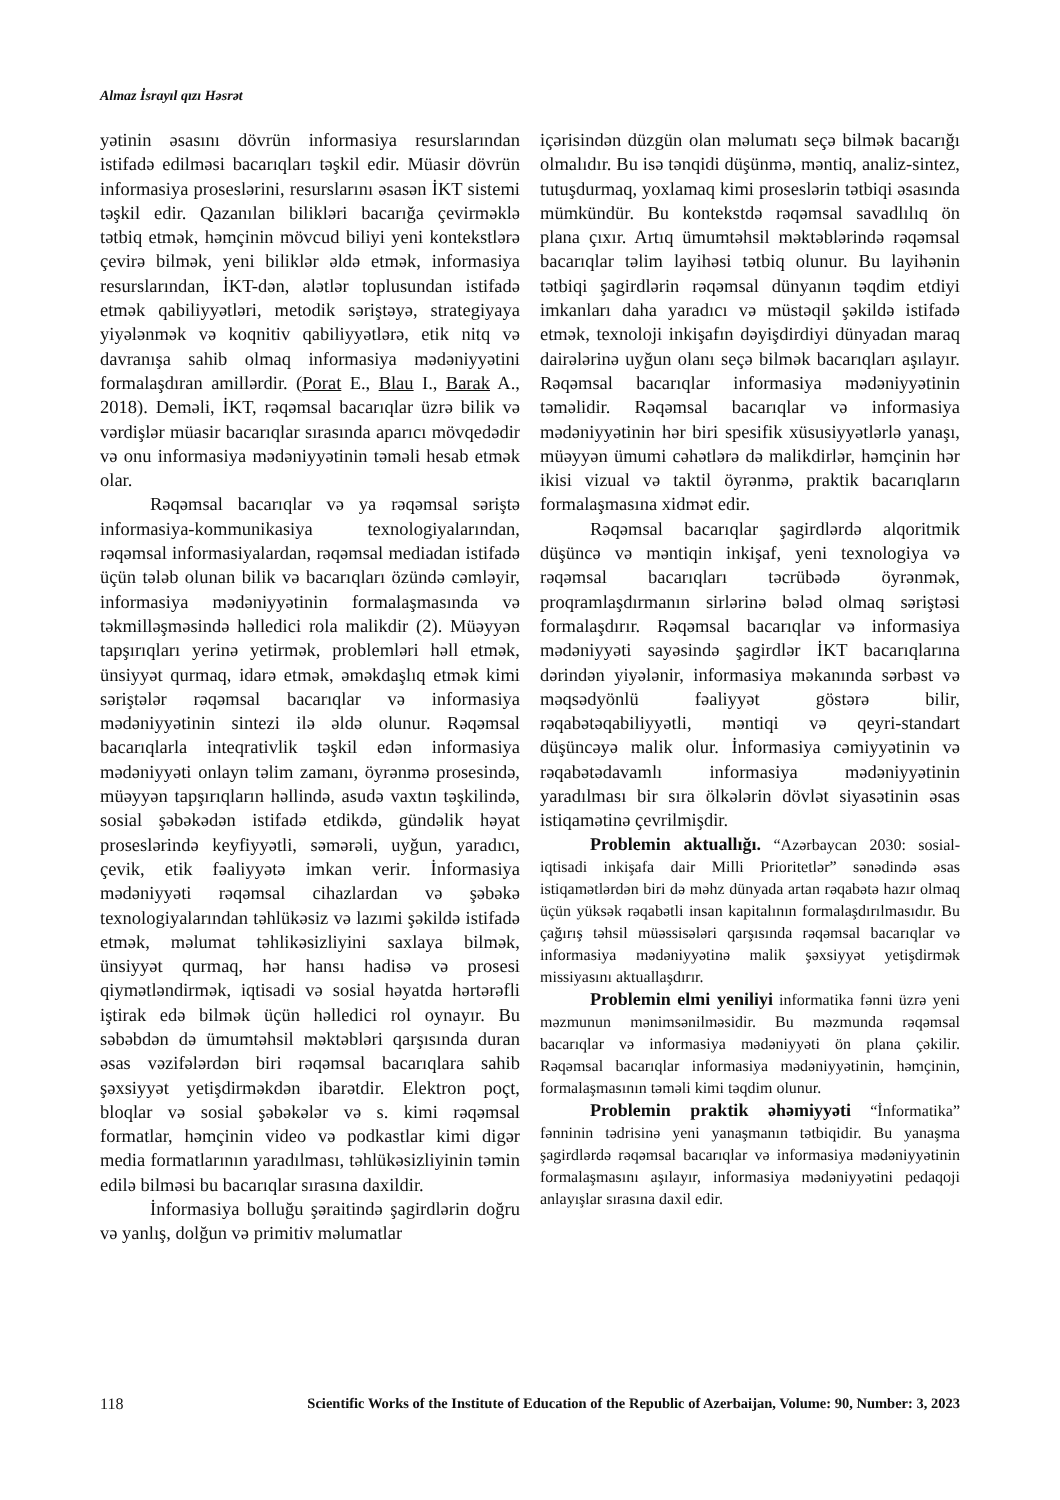Almaz İsrayıl qızı Həsrət
yətinin əsasını dövrün informasiya resurslarından istifadə edilməsi bacarıqları təşkil edir. Müasir dövrün informasiya proseslərini, resurslarını əsasən İKT sistemi təşkil edir. Qazanılan bilikləri bacarığa çevirməklə tətbiq etmək, həmçinin mövcud biliyi yeni kontekstlərə çevirə bilmək, yeni biliklər əldə etmək, informasiya resurslarından, İKT-dən, alətlər toplusundan istifadə etmək qabiliyyətləri, metodik səriştəyə, strategiyaya yiyələnmək və koqnitiv qabiliyyətlərə, etik nitq və davranışa sahib olmaq informasiya mədəniyyətini formalaşdıran amillərdir. (Porat E., Blau I., Barak A., 2018). Deməli, İKT, rəqəmsal bacarıqlar üzrə bilik və vərdişlər müasir bacarıqlar sırasında aparıcı mövqedədir və onu informasiya mədəniyyətinin təməli hesab etmək olar.
Rəqəmsal bacarıqlar və ya rəqəmsal səriştə informasiya-kommunikasiya texnologiyalarından, rəqəmsal informasiyalardan, rəqəmsal mediadan istifadə üçün tələb olunan bilik və bacarıqları özündə cəmləyir, informasiya mədəniyyətinin formalaşmasında və təkmilləşməsində həlledici rola malikdir (2). Müəyyən tapşırıqları yerinə yetirmək, problemləri həll etmək, ünsiyyət qurmaq, idarə etmək, əməkdaşlıq etmək kimi səriştələr rəqəmsal bacarıqlar və informasiya mədəniyyətinin sintezi ilə əldə olunur. Rəqəmsal bacarıqlarla inteqrativlik təşkil edən informasiya mədəniyyəti onlayn təlim zamanı, öyrənmə prosesində, müəyyən tapşırıqların həllində, asudə vaxtın təşkilində, sosial şəbəkədən istifadə etdikdə, gündəlik həyat proseslərində keyfiyyətli, səmərəli, uyğun, yaradıcı, çevik, etik fəaliyyətə imkan verir. İnformasiya mədəniyyəti rəqəmsal cihazlardan və şəbəkə texnologiyalarından təhlükəsiz və lazımi şəkildə istifadə etmək, məlumat təhlikəsizliyini saxlaya bilmək, ünsiyyət qurmaq, hər hansı hadisə və prosesi qiymətləndirmək, iqtisadi və sosial həyatda hərtərəfli iştirak edə bilmək üçün həlledici rol oynayır. Bu səbəbdən də ümumtəhsil məktəbləri qarşısında duran əsas vəzifələrdən biri rəqəmsal bacarıqlara sahib şəxsiyyət yetişdirməkdən ibarətdir. Elektron poçt, bloqlar və sosial şəbəkələr və s. kimi rəqəmsal formatlar, həmçinin video və podkastlar kimi digər media formatlarının yaradılması, təhlükəsizliyinin təmin edilə bilməsi bu bacarıqlar sırasına daxildir.
İnformasiya bolluğu şəraitində şagirdlərin doğru və yanlış, dolğun və primitiv məlumatlar
içərisindən düzgün olan məlumatı seçə bilmək bacarığı olmalıdır. Bu isə tənqidi düşünmə, məntiq, analiz-sintez, tutuşdurmaq, yoxlamaq kimi proseslərin tətbiqi əsasında mümkündür. Bu kontekstdə rəqəmsal savadlılıq ön plana çıxır. Artıq ümumtəhsil məktəblərində rəqəmsal bacarıqlar təlim layihəsi tətbiq olunur. Bu layihənin tətbiqi şagirdlərin rəqəmsal dünyanın təqdim etdiyi imkanları daha yaradıcı və müstəqil şəkildə istifadə etmək, texnoloji inkişafın dəyişdirdiyi dünyadan maraq dairələrinə uyğun olanı seçə bilmək bacarıqları aşılayır. Rəqəmsal bacarıqlar informasiya mədəniyyətinin təməlidir. Rəqəmsal bacarıqlar və informasiya mədəniyyətinin hər biri spesifik xüsusiyyətlərlə yanaşı, müəyyən ümumi cəhətlərə də malikdirlər, həmçinin hər ikisi vizual və taktil öyrənmə, praktik bacarıqların formalaşmasına xidmət edir.
Rəqəmsal bacarıqlar şagirdlərdə alqoritmik düşüncə və məntiqin inkişaf, yeni texnologiya və rəqəmsal bacarıqları təcrübədə öyrənmək, proqramlaşdırmanın sirlərinə bələd olmaq səriştəsi formalaşdırır. Rəqəmsal bacarıqlar və informasiya mədəniyyəti sayəsində şagirdlər İKT bacarıqlarına dərindən yiyələnir, informasiya məkanında sərbəst və məqsədyönlü fəaliyyət göstərə bilir, rəqabətəqabiliyyətli, məntiqi və qeyri-standart düşüncəyə malik olur. İnformasiya cəmiyyətinin və rəqabətədavamlı informasiya mədəniyyətinin yaradılması bir sıra ölkələrin dövlət siyasətinin əsas istiqamətinə çevrilmişdir.
Problemin aktuallığı. “Azərbaycan 2030: sosial-iqtisadi inkişafa dair Milli Prioritetlər” sənədində əsas istiqamətlərdən biri də məhz dünyada artan rəqabətə hazır olmaq üçün yüksək rəqabətli insan kapitalının formalaşdırılmasıdır. Bu çağırış təhsil müəssisələri qarşısında rəqəmsal bacarıqlar və informasiya mədəniyyətinə malik şəxsiyyət yetişdirmək missiyasını aktuallaşdırır.
Problemin elmi yeniliyi informatika fənni üzrə yeni məzmunun mənimsənilməsidir. Bu məzmunda rəqəmsal bacarıqlar və informasiya mədəniyyəti ön plana çəkilir. Rəqəmsal bacarıqlar informasiya mədəniyyətinin, həmçinin, formalaşmasının təməli kimi təqdim olunur.
Problemin praktik əhəmiyyəti “İnformatika” fənninin tədrisinə yeni yanaşmanın tətbiqidir. Bu yanaşma şagirdlərdə rəqəmsal bacarıqlar və informasiya mədəniyyətinin formalaşmasını aşılayır, informasiya mədəniyyətini pedaqoji anlayışlar sırasına daxil edir.
118 Scientific Works of the Institute of Education of the Republic of Azerbaijan, Volume: 90, Number: 3, 2023